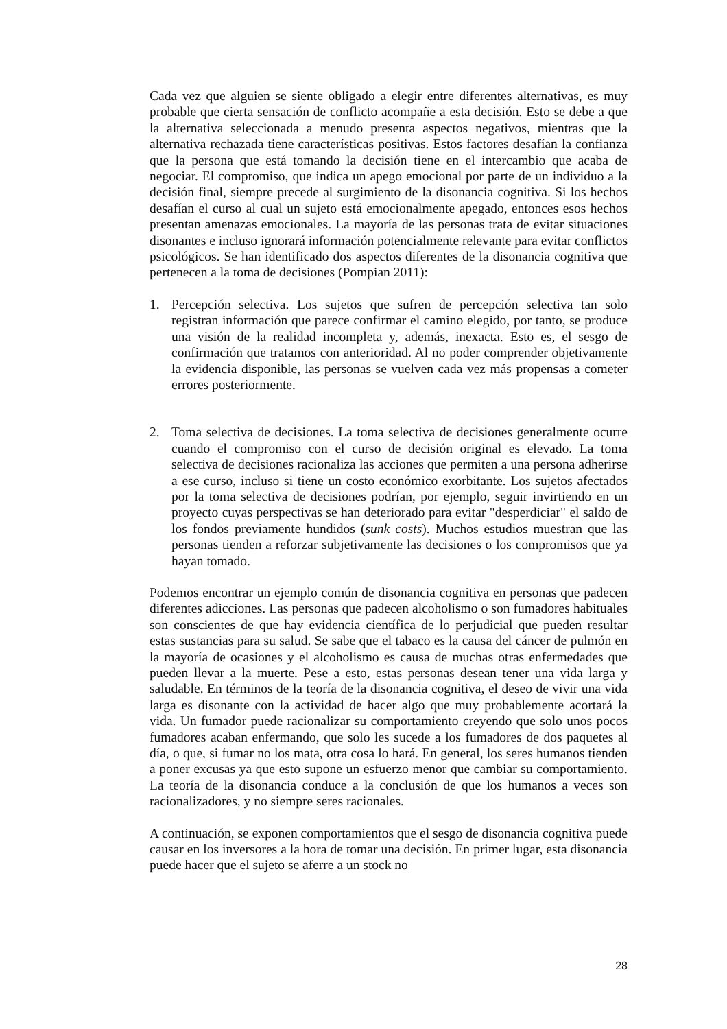Cada vez que alguien se siente obligado a elegir entre diferentes alternativas, es muy probable que cierta sensación de conflicto acompañe a esta decisión. Esto se debe a que la alternativa seleccionada a menudo presenta aspectos negativos, mientras que la alternativa rechazada tiene características positivas. Estos factores desafían la confianza que la persona que está tomando la decisión tiene en el intercambio que acaba de negociar. El compromiso, que indica un apego emocional por parte de un individuo a la decisión final, siempre precede al surgimiento de la disonancia cognitiva. Si los hechos desafían el curso al cual un sujeto está emocionalmente apegado, entonces esos hechos presentan amenazas emocionales. La mayoría de las personas trata de evitar situaciones disonantes e incluso ignorará información potencialmente relevante para evitar conflictos psicológicos. Se han identificado dos aspectos diferentes de la disonancia cognitiva que pertenecen a la toma de decisiones (Pompian 2011):
1. Percepción selectiva. Los sujetos que sufren de percepción selectiva tan solo registran información que parece confirmar el camino elegido, por tanto, se produce una visión de la realidad incompleta y, además, inexacta. Esto es, el sesgo de confirmación que tratamos con anterioridad. Al no poder comprender objetivamente la evidencia disponible, las personas se vuelven cada vez más propensas a cometer errores posteriormente.
2. Toma selectiva de decisiones. La toma selectiva de decisiones generalmente ocurre cuando el compromiso con el curso de decisión original es elevado. La toma selectiva de decisiones racionaliza las acciones que permiten a una persona adherirse a ese curso, incluso si tiene un costo económico exorbitante. Los sujetos afectados por la toma selectiva de decisiones podrían, por ejemplo, seguir invirtiendo en un proyecto cuyas perspectivas se han deteriorado para evitar "desperdiciar" el saldo de los fondos previamente hundidos (sunk costs). Muchos estudios muestran que las personas tienden a reforzar subjetivamente las decisiones o los compromisos que ya hayan tomado.
Podemos encontrar un ejemplo común de disonancia cognitiva en personas que padecen diferentes adicciones. Las personas que padecen alcoholismo o son fumadores habituales son conscientes de que hay evidencia científica de lo perjudicial que pueden resultar estas sustancias para su salud. Se sabe que el tabaco es la causa del cáncer de pulmón en la mayoría de ocasiones y el alcoholismo es causa de muchas otras enfermedades que pueden llevar a la muerte. Pese a esto, estas personas desean tener una vida larga y saludable. En términos de la teoría de la disonancia cognitiva, el deseo de vivir una vida larga es disonante con la actividad de hacer algo que muy probablemente acortará la vida. Un fumador puede racionalizar su comportamiento creyendo que solo unos pocos fumadores acaban enfermando, que solo les sucede a los fumadores de dos paquetes al día, o que, si fumar no los mata, otra cosa lo hará. En general, los seres humanos tienden a poner excusas ya que esto supone un esfuerzo menor que cambiar su comportamiento. La teoría de la disonancia conduce a la conclusión de que los humanos a veces son racionalizadores, y no siempre seres racionales.
A continuación, se exponen comportamientos que el sesgo de disonancia cognitiva puede causar en los inversores a la hora de tomar una decisión. En primer lugar, esta disonancia puede hacer que el sujeto se aferre a un stock no
28